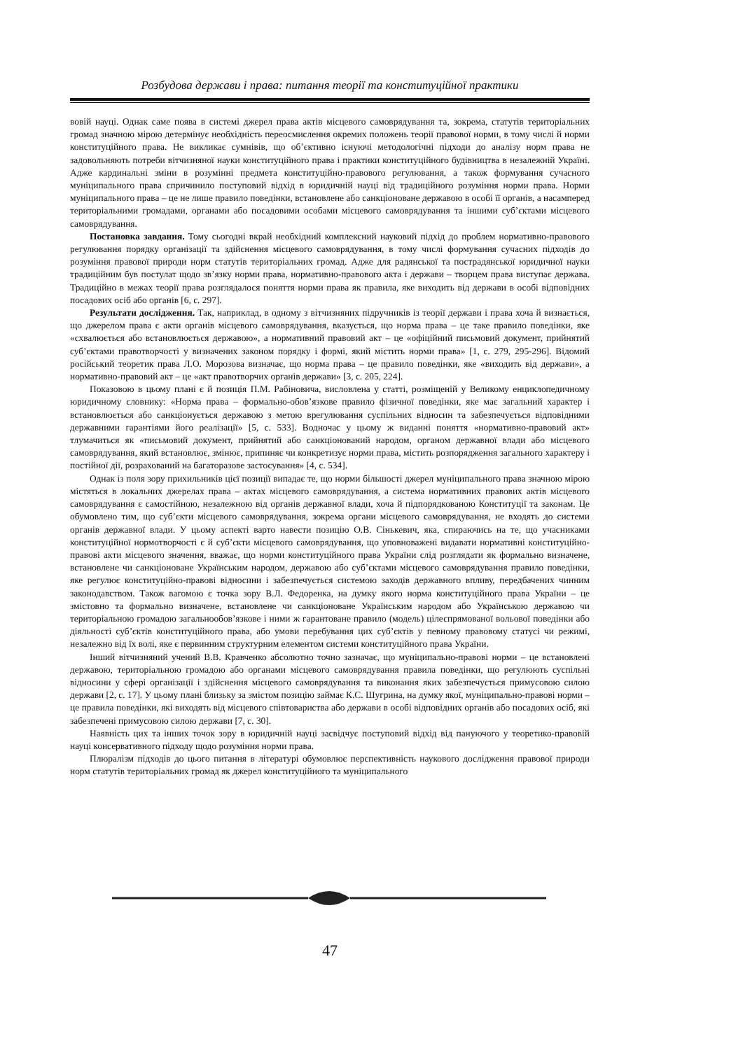Розбудова держави і права: питання теорії та конституційної практики
вовій науці. Однак саме поява в системі джерел права актів місцевого самоврядування та, зокрема, статутів територіальних громад значною мірою детермінує необхідність переосмислення окремих положень теорії правової норми, в тому числі й норми конституційного права. Не викликає сумнівів, що об’єктивно існуючі методологічні підходи до аналізу норм права не задовольняють потреби вітчизняної науки конституційного права і практики конституційного будівництва в незалежній Україні. Адже кардинальні зміни в розумінні предмета конституційно-правового регулювання, а також формування сучасного муніципального права спричинило поступовий відхід в юридичній науці від традиційного розуміння норми права. Норми муніципального права – це не лише правило поведінки, встановлене або санкціоноване державою в особі її органів, а насамперед територіальними громадами, органами або посадовими особами місцевого самоврядування та іншими суб’єктами місцевого самоврядування.
Постановка завдання. Тому сьогодні вкрай необхідний комплексний науковий підхід до проблем нормативно-правового регулювання порядку організації та здійснення місцевого самоврядування, в тому числі формування сучасних підходів до розуміння правової природи норм статутів територіальних громад. Адже для радянської та пострадянської юридичної науки традиційним був постулат щодо зв’язку норми права, нормативно-правового акта і держави – творцем права виступає держава. Традиційно в межах теорії права розглядалося поняття норми права як правила, яке виходить від держави в особі відповідних посадових осіб або органів [6, с. 297].
Результати дослідження. Так, наприклад, в одному з вітчизняних підручників із теорії держави і права хоча й визнається, що джерелом права є акти органів місцевого самоврядування, вказується, що норма права – це таке правило поведінки, яке «схвалюється або встановлюється державою», а нормативний правовий акт – це «офіційний письмовий документ, прийнятий суб’єктами правотворчості у визначених законом порядку і формі, який містить норми права» [1, с. 279, 295-296]. Відомий російський теоретик права Л.О. Морозова визначає, що норма права – це правило поведінки, яке «виходить від держави», а нормативно-правовий акт – це «акт правотворчих органів держави» [3, с. 205, 224].
Показовою в цьому плані є й позиція П.М. Рабіновича, висловлена у статті, розміщеній у Великому енциклопедичному юридичному словнику: «Норма права – формально-обов’язкове правило фізичної поведінки, яке має загальний характер і встановлюється або санкціонується державою з метою врегулювання суспільних відносин та забезпечується відповідними державними гарантіями його реалізації» [5, с. 533]. Водночас у цьому ж виданні поняття «нормативно-правовий акт» тлумачиться як «письмовий документ, прийнятий або санкціонований народом, органом державної влади або місцевого самоврядування, який встановлює, змінює, припиняє чи конкретизує норми права, містить розпорядження загального характеру і постійної дії, розрахований на багаторазове застосування» [4, с. 534].
Однак із поля зору прихильників цієї позиції випадає те, що норми більшості джерел муніципального права значною мірою містяться в локальних джерелах права – актах місцевого самоврядування, а система нормативних правових актів місцевого самоврядування є самостійною, незалежною від органів державної влади, хоча й підпорядкованою Конституції та законам. Це обумовлено тим, що суб’єкти місцевого самоврядування, зокрема органи місцевого самоврядування, не входять до системи органів державної влади. У цьому аспекті варто навести позицію О.В. Сінькевич, яка, спираючись на те, що учасниками конституційної нормотворчості є й суб’єкти місцевого самоврядування, що уповноважені видавати нормативні конституційно-правові акти місцевого значення, вважає, що норми конституційного права України слід розглядати як формально визначене, встановлене чи санкціоноване Українським народом, державою або суб’єктами місцевого самоврядування правило поведінки, яке регулює конституційно-правові відносини і забезпечується системою заходів державного впливу, передбачених чинним законодавством. Також вагомою є точка зору В.Л. Федоренка, на думку якого норма конституційного права України – це змістовно та формально визначене, встановлене чи санкціоноване Українським народом або Українською державою чи територіальною громадою загальнообов’язкове і ними ж гарантоване правило (модель) цілеспрямованої вольової поведінки або діяльності суб’єктів конституційного права, або умови перебування цих суб’єктів у певному правовому статусі чи режимі, незалежно від їх волі, яке є первинним структурним елементом системи конституційного права України.
Інший вітчизняний учений В.В. Кравченко абсолютно точно зазначає, що муніципально-правові норми – це встановлені державою, територіальною громадою або органами місцевого самоврядування правила поведінки, що регулюють суспільні відносини у сфері організації і здійснення місцевого самоврядування та виконання яких забезпечується примусовою силою держави [2, с. 17]. У цьому плані близьку за змістом позицію займає К.С. Шугрина, на думку якої, муніципально-правові норми – це правила поведінки, які виходять від місцевого співтовариства або держави в особі відповідних органів або посадових осіб, які забезпечені примусовою силою держави [7, с. 30].
Наявність цих та інших точок зору в юридичній науці засвідчує поступовий відхід від пануючого у теоретико-правовій науці консервативного підходу щодо розуміння норми права.
Плюралізм підходів до цього питання в літературі обумовлює перспективність наукового дослідження правової природи норм статутів територіальних громад як джерел конституційного та муніципального
47